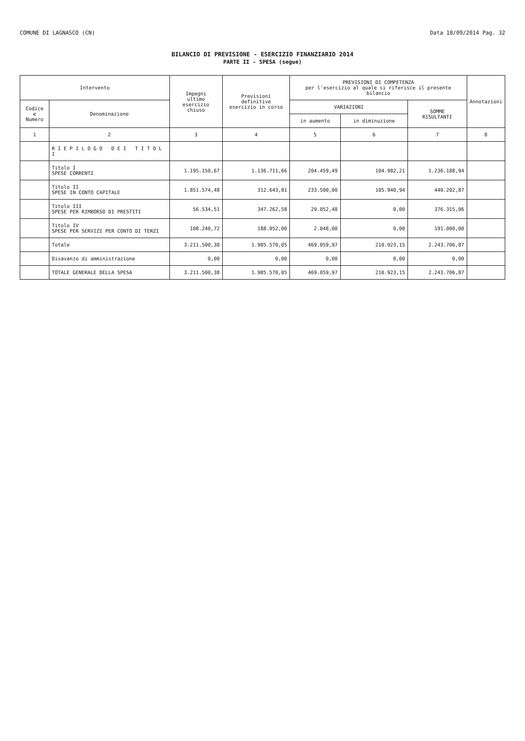COMUNE DI LAGNASCO (CN) Data 18/09/2014 Pag. 32
BILANCIO DI PREVISIONE - ESERCIZIO FINANZIARIO 2014
PARTE II - SPESA (segue)
| Intervento | | Impegni ultimo esercizio chiuso | Previsioni definitive esercizio in corso | PREVISIONI DI COMPETENZA per l'esercizio al quale si riferisce il presente bilancio | | | Annotazioni |
| --- | --- | --- | --- | --- | --- | --- | --- |
| Codice e Numero | Denominazione | | | VARIAZIONI | | SOMME RISULTANTI | |
| | | | | in aumento | in diminuzione | | |
| 1 | 2 | 3 | 4 | 5 | 6 | 7 | 8 |
| | R I E P I L O G O D E I T I T O L I | | | | | | |
| | Titolo I SPESE CORRENTI | 1.195.150,67 | 1.136.711,66 | 204.459,49 | 104.982,21 | 1.236.188,94 | |
| | Titolo II SPESE IN CONTO CAPITALE | 1.851.574,48 | 312.643,81 | 233.500,00 | 105.940,94 | 440.202,87 | |
| | Titolo III SPESE PER RIMBORSO DI PRESTITI | 56.534,51 | 347.262,58 | 29.052,48 | 0,00 | 376.315,06 | |
| | Titolo IV SPESE PER SERVIZI PER CONTO DI TERZI | 108.240,72 | 188.952,00 | 2.048,00 | 0,00 | 191.000,00 | |
| | Totale | 3.211.500,38 | 1.985.570,05 | 469.059,97 | 210.923,15 | 2.243.706,87 | |
| | Disavanzo di amministrazione | 0,00 | 0,00 | 0,00 | 0,00 | 0,00 | |
| | TOTALE GENERALE DELLA SPESA | 3.211.500,38 | 1.985.570,05 | 469.059,97 | 210.923,15 | 2.243.706,87 | |